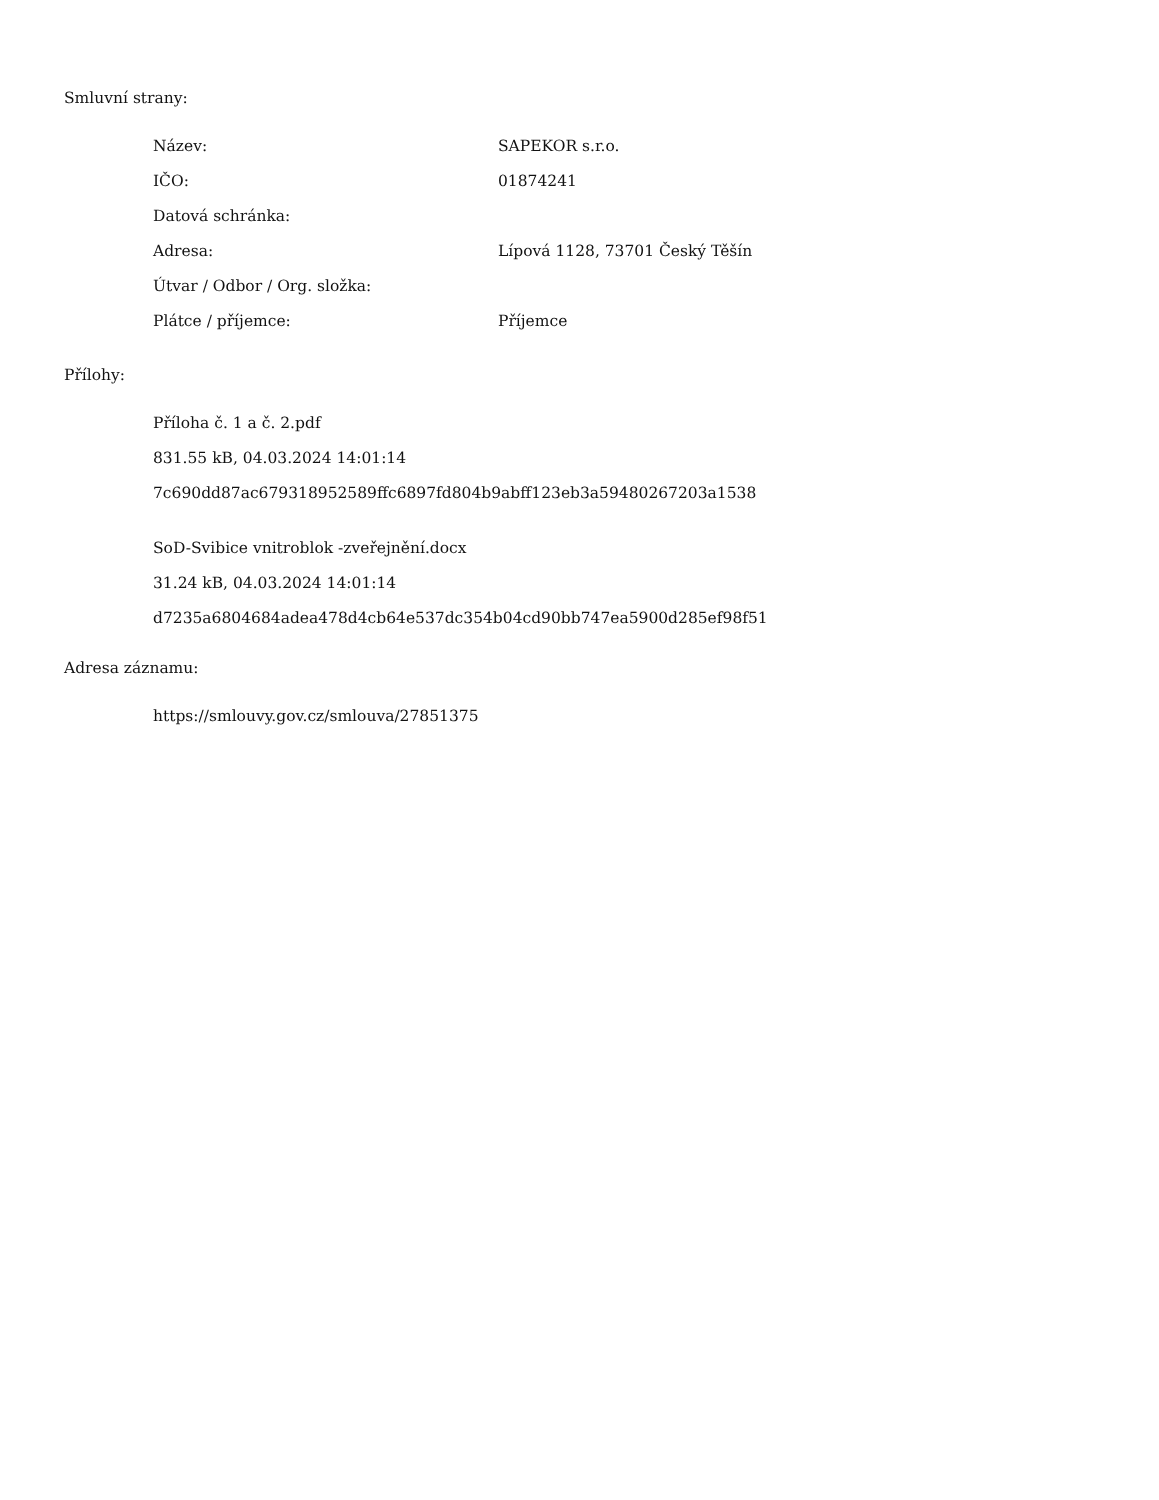Smluvní strany:
| Název: | SAPEKOR s.r.o. |
| IČO: | 01874241 |
| Datová schránka: | |
| Adresa: | Lípová 1128, 73701 Český Těšín |
| Útvar / Odbor / Org. složka: | |
| Plátce / příjemce: | Příjemce |
Přílohy:
Příloha č. 1 a č. 2.pdf
831.55 kB, 04.03.2024 14:01:14
7c690dd87ac679318952589ffc6897fd804b9abff123eb3a59480267203a1538
SoD-Svibice vnitroblok -zveřejnění.docx
31.24 kB, 04.03.2024 14:01:14
d7235a6804684adea478d4cb64e537dc354b04cd90bb747ea5900d285ef98f51
Adresa záznamu:
https://smlouvy.gov.cz/smlouva/27851375